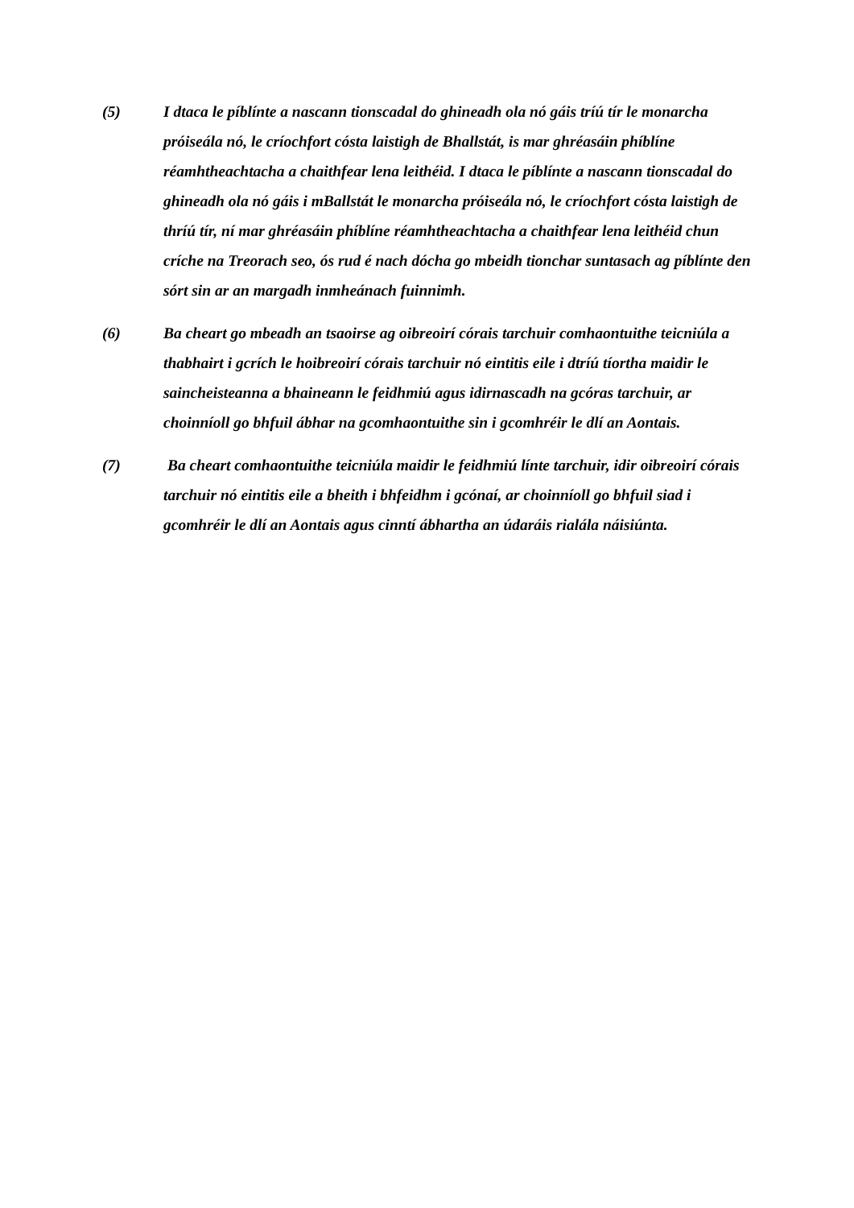(5) I dtaca le píblínte a nascann tionscadal do ghineadh ola nó gáis tríú tír le monarcha próiseála nó, le críochfort cósta laistigh de Bhallstát, is mar ghréasáin phíblíne réamhtheachtacha a chaithfear lena leithéid. I dtaca le píblínte a nascann tionscadal do ghineadh ola nó gáis i mBallstát le monarcha próiseála nó, le críochfort cósta laistigh de thríú tír, ní mar ghréasáin phíblíne réamhtheachtacha a chaithfear lena leithéid chun críche na Treorach seo, ós rud é nach dócha go mbeidh tionchar suntasach ag píblínte den sórt sin ar an margadh inmheánach fuinnimh.
(6) Ba cheart go mbeadh an tsaoirse ag oibreoirí córais tarchuir comhaontuithe teicniúla a thabhairt i gcrích le hoibreoirí córais tarchuir nó eintitis eile i dtríú tíortha maidir le saincheisteanna a bhaineann le feidhmiú agus idirnascadh na gcóras tarchuir, ar choinníoll go bhfuil ábhar na gcomhaontuithe sin i gcomhréir le dlí an Aontais.
(7) Ba cheart comhaontuithe teicniúla maidir le feidhmiú línte tarchuir, idir oibreoirí córais tarchuir nó eintitis eile a bheith i bhfeidhm i gcónaí, ar choinníoll go bhfuil siad i gcomhréir le dlí an Aontais agus cinntí ábhartha an údaráis rialála náisiúnta.